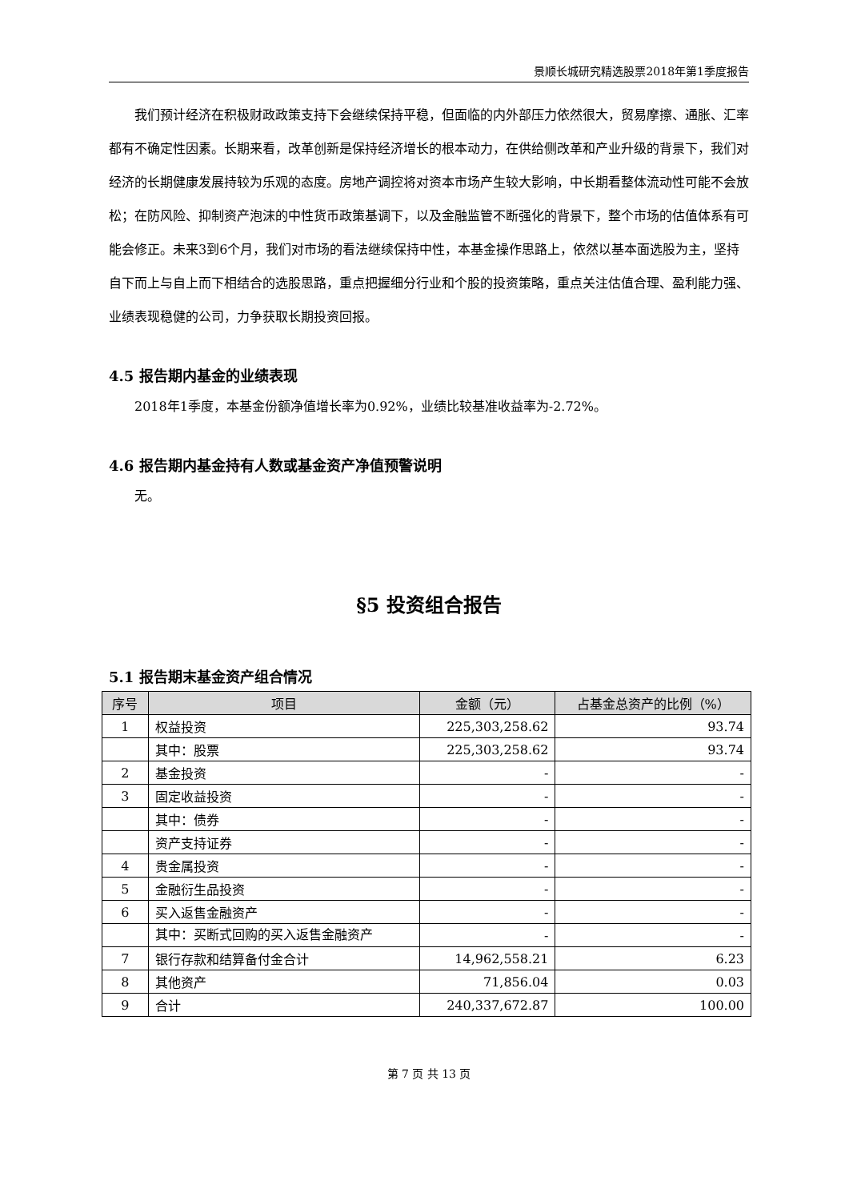景顺长城研究精选股票2018年第1季度报告
我们预计经济在积极财政政策支持下会继续保持平稳，但面临的内外部压力依然很大，贸易摩擦、通胀、汇率都有不确定性因素。长期来看，改革创新是保持经济增长的根本动力，在供给侧改革和产业升级的背景下，我们对经济的长期健康发展持较为乐观的态度。房地产调控将对资本市场产生较大影响，中长期看整体流动性可能不会放松；在防风险、抑制资产泡沫的中性货币政策基调下，以及金融监管不断强化的背景下，整个市场的估值体系有可能会修正。未来3到6个月，我们对市场的看法继续保持中性，本基金操作思路上，依然以基本面选股为主，坚持自下而上与自上而下相结合的选股思路，重点把握细分行业和个股的投资策略，重点关注估值合理、盈利能力强、业绩表现稳健的公司，力争获取长期投资回报。
4.5 报告期内基金的业绩表现
2018年1季度，本基金份额净值增长率为0.92%，业绩比较基准收益率为-2.72%。
4.6 报告期内基金持有人数或基金资产净值预警说明
无。
§5 投资组合报告
5.1 报告期末基金资产组合情况
| 序号 | 项目 | 金额（元） | 占基金总资产的比例（%） |
| --- | --- | --- | --- |
| 1 | 权益投资 | 225,303,258.62 | 93.74 |
| | 其中：股票 | 225,303,258.62 | 93.74 |
| 2 | 基金投资 | - | - |
| 3 | 固定收益投资 | - | - |
| | 其中：债券 | - | - |
| | 资产支持证券 | - | - |
| 4 | 贵金属投资 | - | - |
| 5 | 金融衍生品投资 | - | - |
| 6 | 买入返售金融资产 | - | - |
| | 其中：买断式回购的买入返售金融资产 | - | - |
| 7 | 银行存款和结算备付金合计 | 14,962,558.21 | 6.23 |
| 8 | 其他资产 | 71,856.04 | 0.03 |
| 9 | 合计 | 240,337,672.87 | 100.00 |
第 7 页 共 13 页